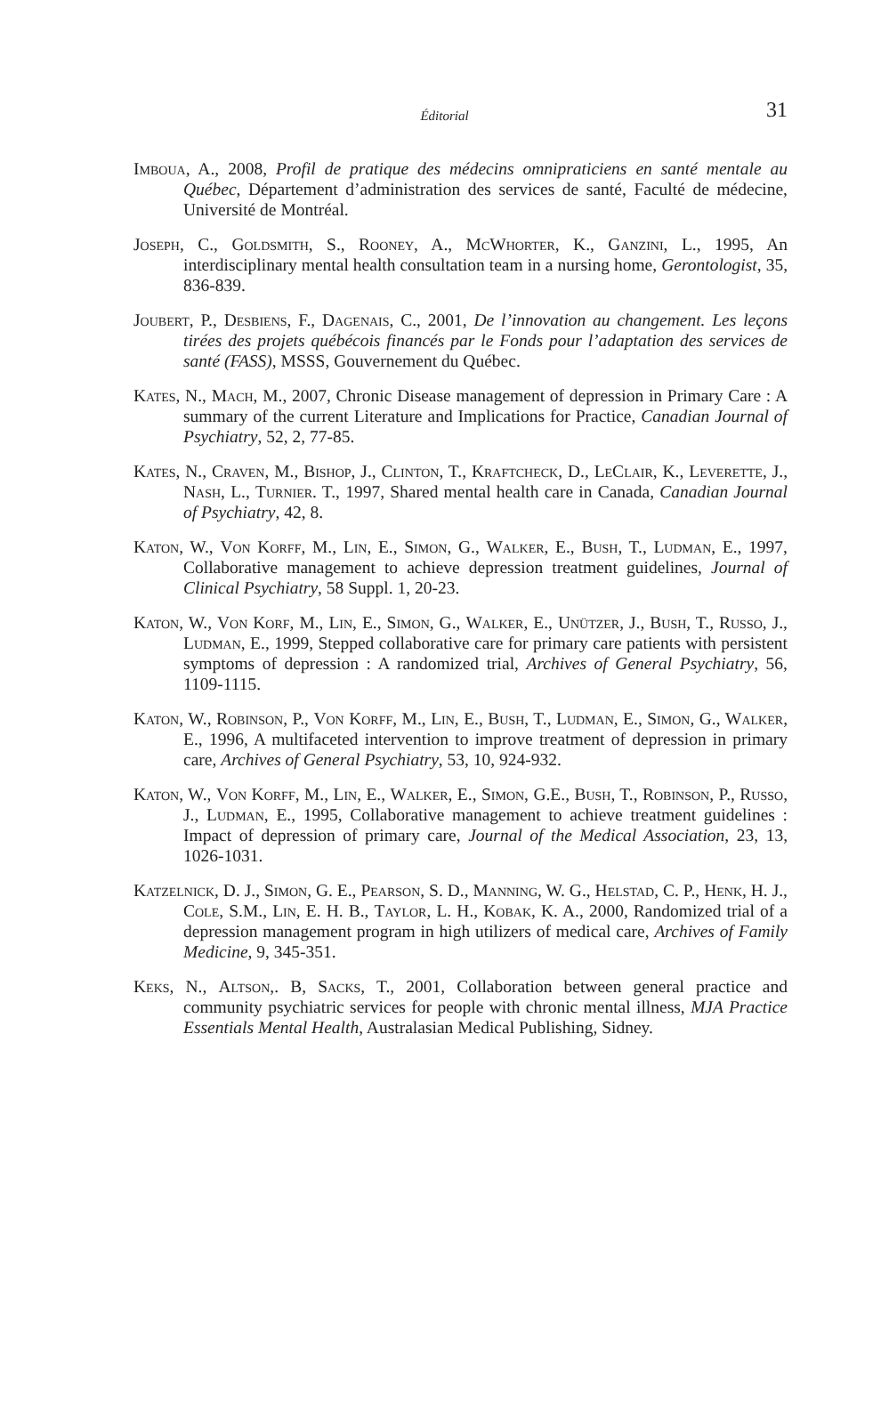Éditorial 31
Imboua, A., 2008, Profil de pratique des médecins omnipraticiens en santé mentale au Québec, Département d’administration des services de santé, Faculté de médecine, Université de Montréal.
Joseph, C., Goldsmith, S., Rooney, A., McWhorter, K., Ganzini, L., 1995, An interdisciplinary mental health consultation team in a nursing home, Gerontologist, 35, 836-839.
Joubert, P., Desbiens, F., Dagenais, C., 2001, De l’innovation au changement. Les leçons tirées des projets québécois financés par le Fonds pour l’adaptation des services de santé (FASS), MSSS, Gouvernement du Québec.
Kates, N., Mach, M., 2007, Chronic Disease management of depression in Primary Care : A summary of the current Literature and Implications for Practice, Canadian Journal of Psychiatry, 52, 2, 77-85.
Kates, N., Craven, M., Bishop, J., Clinton, T., Kraftcheck, D., LeClair, K., Leverette, J., Nash, L., Turnier. T., 1997, Shared mental health care in Canada, Canadian Journal of Psychiatry, 42, 8.
Katon, W., Von Korff, M., Lin, E., Simon, G., Walker, E., Bush, T., Ludman, E., 1997, Collaborative management to achieve depression treatment guidelines, Journal of Clinical Psychiatry, 58 Suppl. 1, 20-23.
Katon, W., Von Korf, M., Lin, E., Simon, G., Walker, E., Unützer, J., Bush, T., Russo, J., Ludman, E., 1999, Stepped collaborative care for primary care patients with persistent symptoms of depression : A randomized trial, Archives of General Psychiatry, 56, 1109-1115.
Katon, W., Robinson, P., Von Korff, M., Lin, E., Bush, T., Ludman, E., Simon, G., Walker, E., 1996, A multifaceted intervention to improve treatment of depression in primary care, Archives of General Psychiatry, 53, 10, 924-932.
Katon, W., Von Korff, M., Lin, E., Walker, E., Simon, G.E., Bush, T., Robinson, P., Russo, J., Ludman, E., 1995, Collaborative management to achieve treatment guidelines : Impact of depression of primary care, Journal of the Medical Association, 23, 13, 1026-1031.
Katzelnick, D. J., Simon, G. E., Pearson, S. D., Manning, W. G., Helstad, C. P., Henk, H. J., Cole, S.M., Lin, E. H. B., Taylor, L. H., Kobak, K. A., 2000, Randomized trial of a depression management program in high utilizers of medical care, Archives of Family Medicine, 9, 345-351.
Keks, N., Altson,. B, Sacks, T., 2001, Collaboration between general practice and community psychiatric services for people with chronic mental illness, MJA Practice Essentials Mental Health, Australasian Medical Publishing, Sidney.